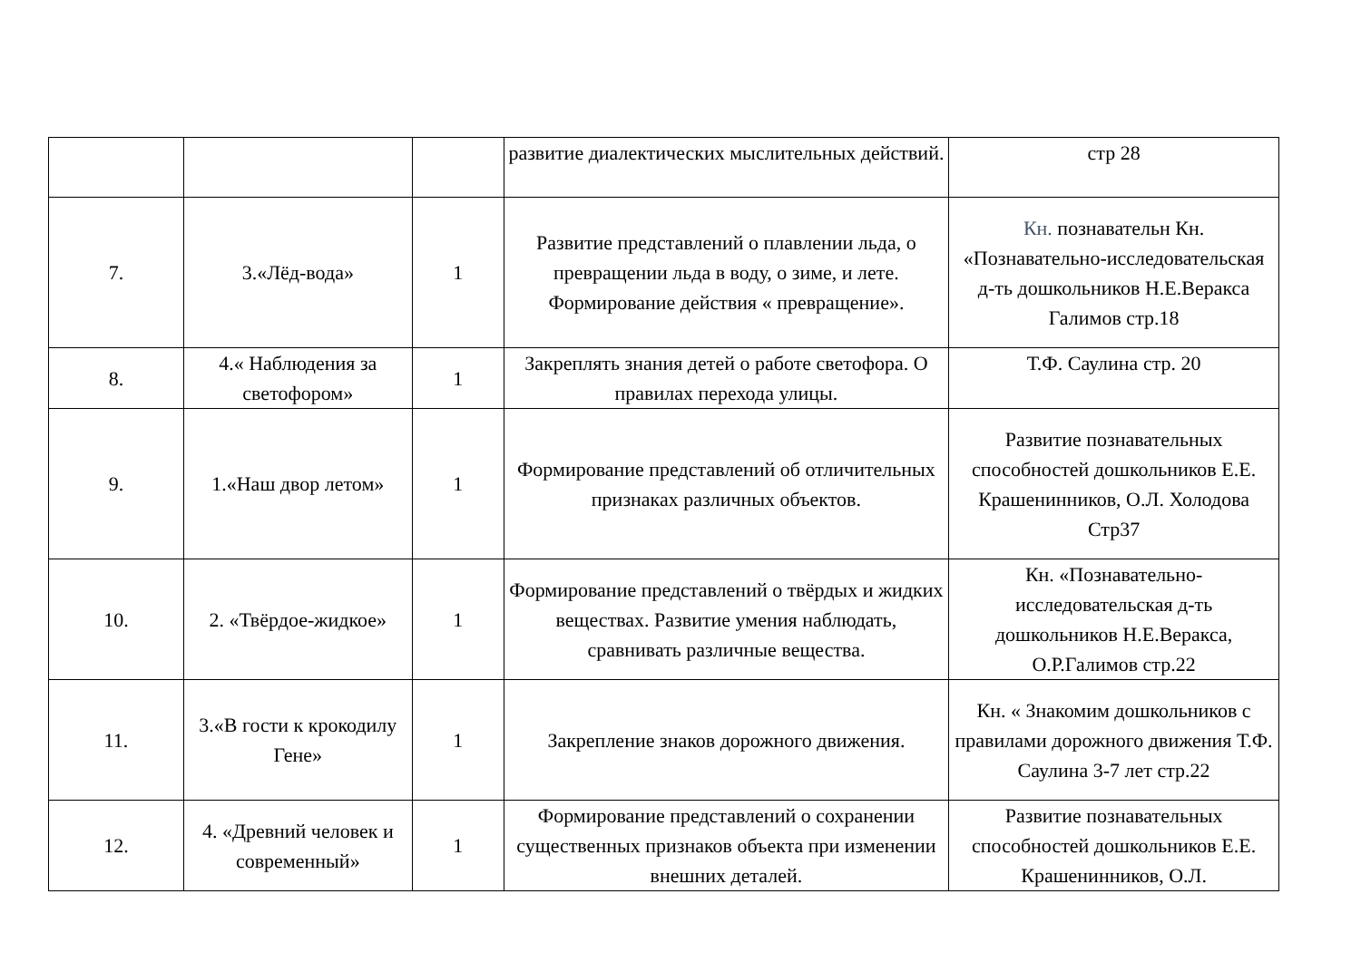| | | | развитие диалектических мыслительных действий. | стр 28 |
| 7. | 3.«Лёд-вода» | 1 | Развитие представлений о плавлении льда, о превращении льда в воду, о зиме, и лете. Формирование действия « превращение». | Кн. познавательн Кн. «Познавательно-исследовательская д-ть дошкольников Н.Е.Веракса Галимов стр.18 |
| 8. | 4.« Наблюдения за светофором» | 1 | Закреплять знания детей о работе светофора. О правилах перехода улицы. | Т.Ф. Саулина стр. 20 |
| 9. | 1.«Наш двор летом» | 1 | Формирование представлений об отличительных признаках различных объектов. | Развитие познавательных способностей дошкольников Е.Е. Крашенинников, О.Л. Холодова Стр37 |
| 10. | 2. «Твёрдое-жидкое» | 1 | Формирование представлений о твёрдых и жидких веществах. Развитие умения наблюдать, сравнивать различные вещества. | Кн. «Познавательно-исследовательская д-ть дошкольников Н.Е.Веракса, О.Р.Галимов стр.22 |
| 11. | 3.«В гости к крокодилу Гене» | 1 | Закрепление знаков дорожного движения. | Кн. « Знакомим дошкольников с правилами дорожного движения Т.Ф. Саулина 3-7 лет стр.22 |
| 12. | 4. «Древний человек и современный» | 1 | Формирование представлений о сохранении существенных признаков объекта при изменении внешних деталей. | Развитие познавательных способностей дошкольников Е.Е. Крашенинников, О.Л. |